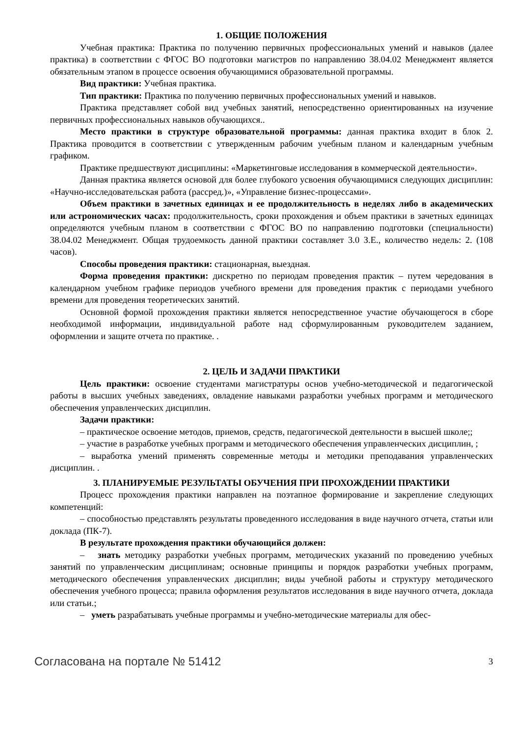1. ОБЩИЕ ПОЛОЖЕНИЯ
Учебная практика: Практика по получению первичных профессиональных умений и навыков (далее практика) в соответствии с ФГОС ВО подготовки магистров по направлению 38.04.02 Менеджмент является обязательным этапом в процессе освоения обучающимися образовательной программы.
Вид практики: Учебная практика.
Тип практики: Практика по получению первичных профессиональных умений и навыков.
Практика представляет собой вид учебных занятий, непосредственно ориентированных на изучение первичных профессиональных навыков обучающихся..
Место практики в структуре образовательной программы: данная практика входит в блок 2. Практика проводится в соответствии с утвержденным рабочим учебным планом и календарным учебным графиком.
Практике предшествуют дисциплины: «Маркетинговые исследования в коммерческой деятельности».
Данная практика является основой для более глубокого усвоения обучающимися следующих дисциплин: «Научно-исследовательская работа (рассред.)», «Управление бизнес-процессами».
Объем практики в зачетных единицах и ее продолжительность в неделях либо в академических или астрономических часах: продолжительность, сроки прохождения и объем практики в зачетных единицах определяются учебным планом в соответствии с ФГОС ВО по направлению подготовки (специальности) 38.04.02 Менеджмент. Общая трудоемкость данной практики составляет 3.0 З.Е., количество недель: 2. (108 часов).
Способы проведения практики: стационарная, выездная.
Форма проведения практики: дискретно по периодам проведения практик – путем чередования в календарном учебном графике периодов учебного времени для проведения практик с периодами учебного времени для проведения теоретических занятий.
Основной формой прохождения практики является непосредственное участие обучающегося в сборе необходимой информации, индивидуальной работе над сформулированным руководителем заданием, оформлении и защите отчета по практике. .
2. ЦЕЛЬ И ЗАДАЧИ ПРАКТИКИ
Цель практики: освоение студентами магистратуры основ учебно-методической и педагогической работы в высших учебных заведениях, овладение навыками разработки учебных программ и методического обеспечения управленческих дисциплин.
Задачи практики:
– практическое освоение методов, приемов, средств, педагогической деятельности в высшей школе;;
– участие в разработке учебных программ и методического обеспечения управленческих дисциплин, ;
– выработка умений применять современные методы и методики преподавания управленческих дисциплин. .
3. ПЛАНИРУЕМЫЕ РЕЗУЛЬТАТЫ ОБУЧЕНИЯ ПРИ ПРОХОЖДЕНИИ ПРАКТИКИ
Процесс прохождения практики направлен на поэтапное формирование и закрепление следующих компетенций:
– способностью представлять результаты проведенного исследования в виде научного отчета, статьи или доклада (ПК-7).
В результате прохождения практики обучающийся должен:
– знать методику разработки учебных программ, методических указаний по проведению учебных занятий по управленческим дисциплинам; основные принципы и порядок разработки учебных программ, методического обеспечения управленческих дисциплин; виды учебной работы и структуру методического обеспечения учебного процесса; правила оформления результатов исследования в виде научного отчета, доклада или статьи.;
– уметь разрабатывать учебные программы и учебно-методические материалы для обес-
Согласована на портале № 51412 3